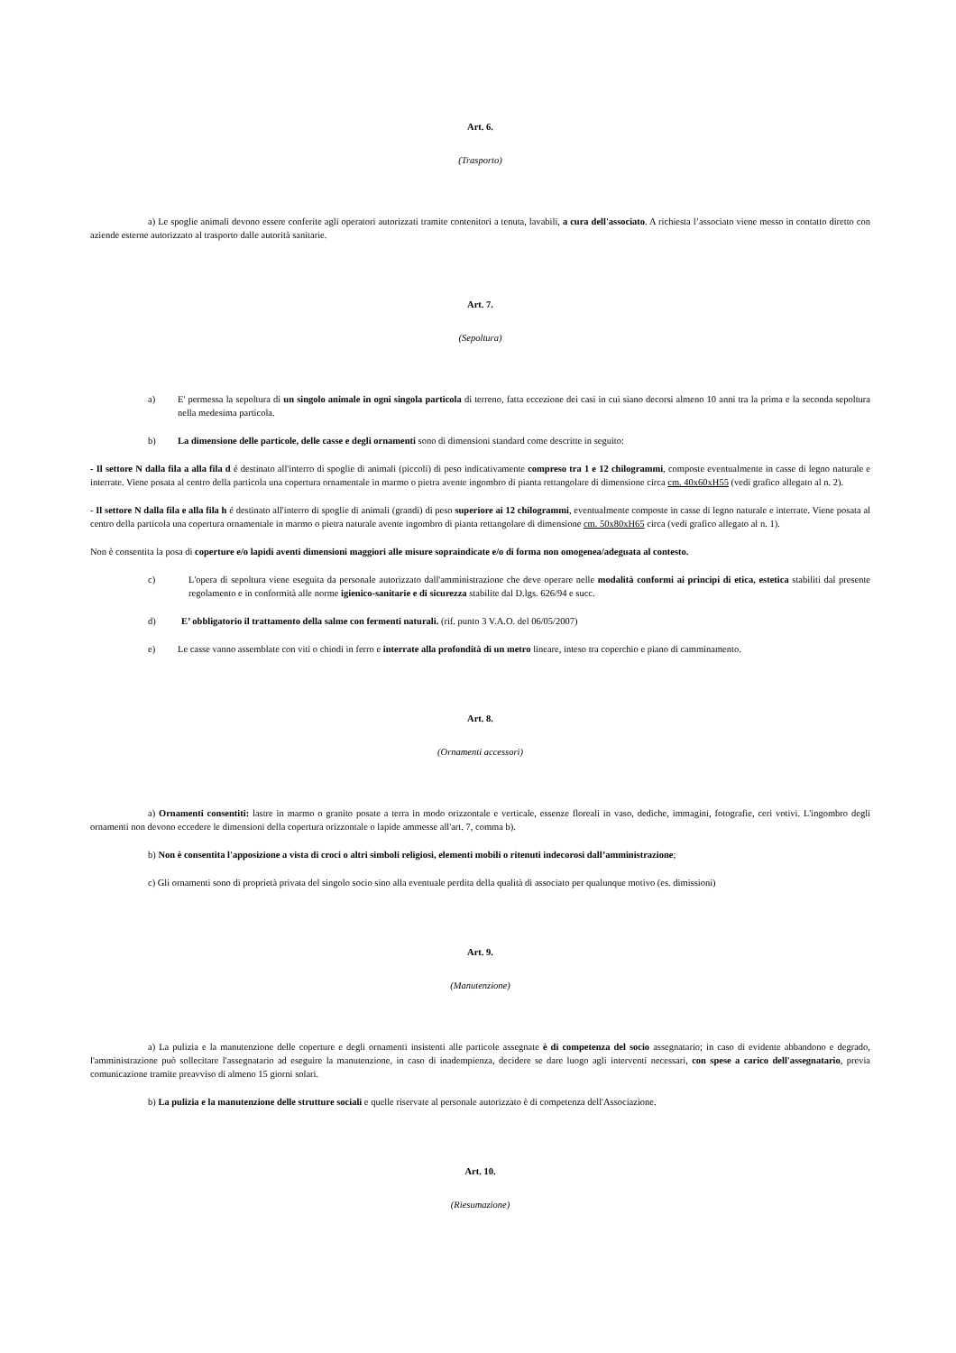Art. 6.
(Trasporto)
a) Le spoglie animali devono essere conferite agli operatori autorizzati tramite contenitori a tenuta, lavabili, a cura dell'associato. A richiesta l’associato viene messo in contatto diretto con aziende esterne autorizzato al trasporto dalle autorità sanitarie.
Art. 7.
(Sepoltura)
a) E' permessa la sepoltura di un singolo animale in ogni singola particola di terreno, fatta eccezione dei casi in cui siano decorsi almeno 10 anni tra la prima e la seconda sepoltura nella medesima particola.
b) La dimensione delle particole, delle casse e degli ornamenti sono di dimensioni standard come descritte in seguito:
- Il settore N dalla fila a alla fila d é destinato all'interro di spoglie di animali (piccoli) di peso indicativamente compreso tra 1 e 12 chilogrammi, composte eventualmente in casse di legno naturale e interrate. Viene posata al centro della particola una copertura ornamentale in marmo o pietra avente ingombro di pianta rettangolare di dimensione circa cm. 40x60xH55 (vedi grafico allegato al n. 2).
- Il settore N dalla fila e alla fila h é destinato all'interro di spoglie di animali (grandi) di peso superiore ai 12 chilogrammi, eventualmente composte in casse di legno naturale e interrate. Viene posata al centro della particola una copertura ornamentale in marmo o pietra naturale avente ingombro di pianta rettangolare di dimensione cm. 50x80xH65 circa (vedi grafico allegato al n. 1).
Non è consentita la posa di coperture e/o lapidi aventi dimensioni maggiori alle misure sopraindicate e/o di forma non omogenea/adeguata al contesto.
c) L'opera di sepoltura viene eseguita da personale autorizzato dall'amministrazione che deve operare nelle modalità conformi ai principi di etica, estetica stabiliti dal presente regolamento e in conformità alle norme igienico-sanitarie e di sicurezza stabilite dal D.lgs. 626/94 e succ.
d) E’ obbligatorio il trattamento della salme con fermenti naturali. (rif. punto 3 V.A.O. del 06/05/2007)
e) Le casse vanno assemblate con viti o chiodi in ferro e interrate alla profondità di un metro lineare, inteso tra coperchio e piano di camminamento.
Art. 8.
(Ornamenti accessori)
a) Ornamenti consentiti: lastre in marmo o granito posate a terra in modo orizzontale e verticale, essenze floreali in vaso, dediche, immagini, fotografie, ceri votivi. L'ingombro degli ornamenti non devono eccedere le dimensioni della copertura orizzontale o lapide ammesse all'art. 7, comma b).
b) Non è consentita l'apposizione a vista di croci o altri simboli religiosi, elementi mobili o ritenuti indecorosi dall’amministrazione;
c) Gli ornamenti sono di proprietà privata del singolo socio sino alla eventuale perdita della qualità di associato per qualunque motivo (es. dimissioni)
Art. 9.
(Manutenzione)
a) La pulizia e la manutenzione delle coperture e degli ornamenti insistenti alle particole assegnate è di competenza del socio assegnatario; in caso di evidente abbandono e degrado, l'amministrazione può sollecitare l'assegnatario ad eseguire la manutenzione, in caso di inadempienza, decidere se dare luogo agli interventi necessari, con spese a carico dell'assegnatario, previa comunicazione tramite preavviso di almeno 15 giorni solari.
b) La pulizia e la manutenzione delle strutture sociali e quelle riservate al personale autorizzato è di competenza dell'Associazione.
Art. 10.
(Riesumazione)